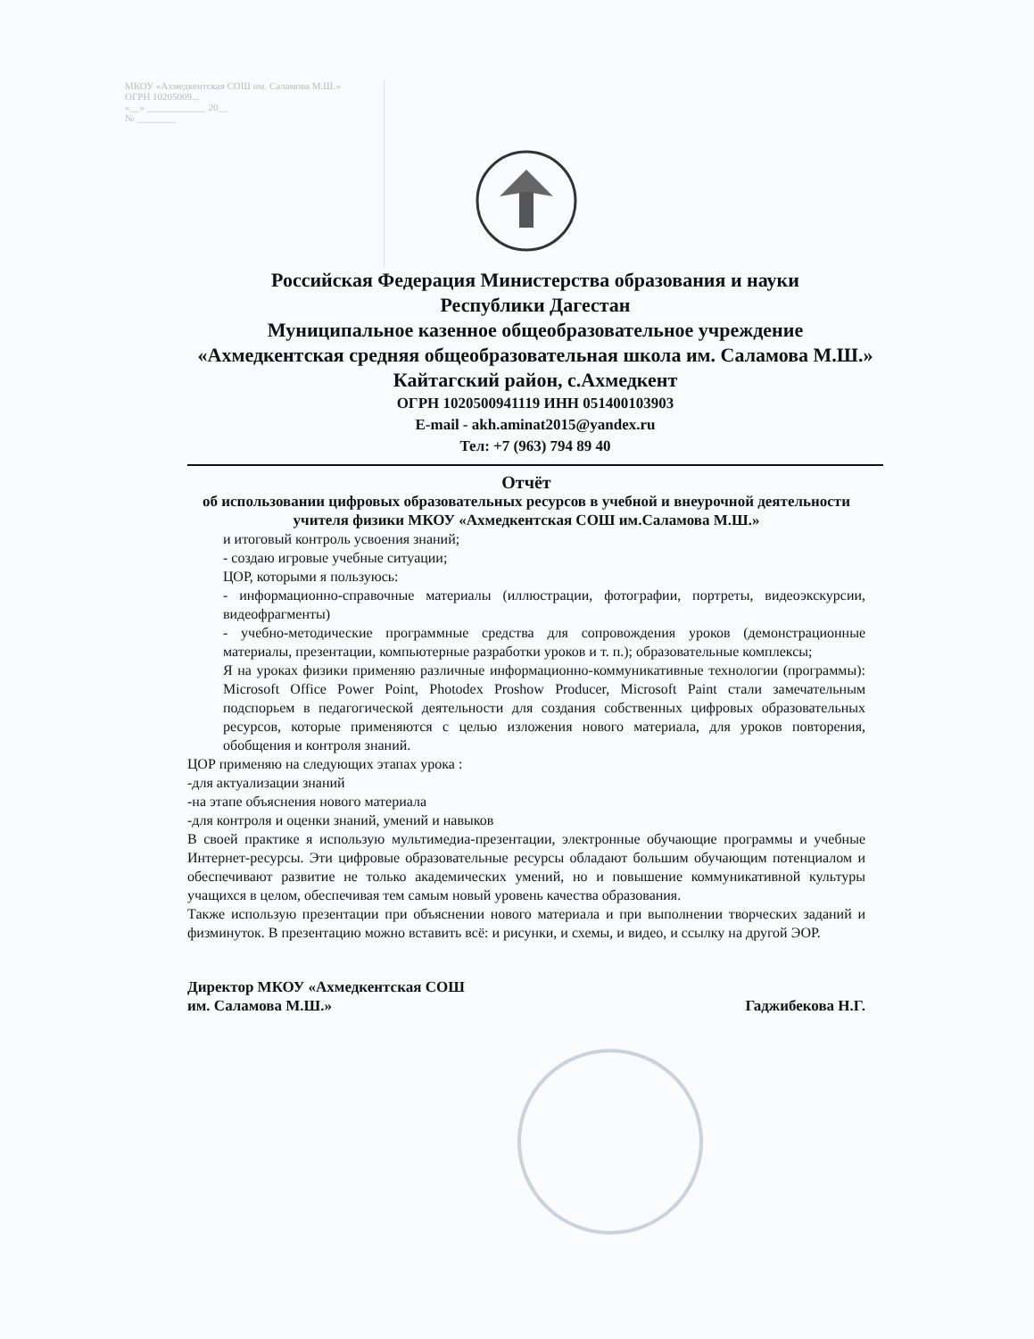МКОУ «Ахмедкентская СОШ им. Саламова М.Ш.»
ОГРН 10205009...
«__» ____________ 20__
№ ________
Российская Федерация Министерства образования и науки
Республики Дагестан
Муниципальное казенное общеобразовательное учреждение
«Ахмедкентская средняя общеобразовательная школа им. Саламова М.Ш.» Кайтагский район, с.Ахмедкент
ОГРН 1020500941119 ИНН 051400103903
E-mail - akh.aminat2015@yandex.ru
Тел: +7 (963) 794 89 40
Отчёт
об использовании цифровых образовательных ресурсов в учебной и внеурочной деятельности
учителя физики МКОУ «Ахмедкентская СОШ им.Саламова М.Ш.»
и итоговый контроль усвоения знаний;
- создаю игровые учебные ситуации;
ЦОР, которыми я пользуюсь:
- информационно-справочные материалы (иллюстрации, фотографии, портреты, видеоэкскурсии, видеофрагменты)
- учебно-методические программные средства для сопровождения уроков (демонстрационные материалы, презентации, компьютерные разработки уроков и т. п.); образовательные комплексы;
Я на уроках физики применяю различные информационно-коммуникативные технологии (программы): Microsoft Office Power Point, Photodex Proshow Producer, Microsoft Paint стали замечательным подспорьем в педагогической деятельности для создания собственных цифровых образовательных ресурсов, которые применяются с целью изложения нового материала, для уроков повторения, обобщения и контроля знаний.
ЦОР применяю на следующих этапах урока :
-для актуализации знаний
-на этапе объяснения нового материала
-для контроля и оценки знаний, умений и навыков
В своей практике я использую мультимедиа-презентации, электронные обучающие программы и учебные Интернет-ресурсы. Эти цифровые образовательные ресурсы обладают большим обучающим потенциалом и обеспечивают развитие не только академических умений, но и повышение коммуникативной культуры учащихся в целом, обеспечивая тем самым новый уровень качества образования.
Также использую презентации при объяснении нового материала и при выполнении творческих заданий и физминуток. В презентацию можно вставить всё: и рисунки, и схемы, и видео, и ссылку на другой ЭОР.
Директор МКОУ «Ахмедкентская СОШ
им. Саламова М.Ш.»
Гаджибекова Н.Г.